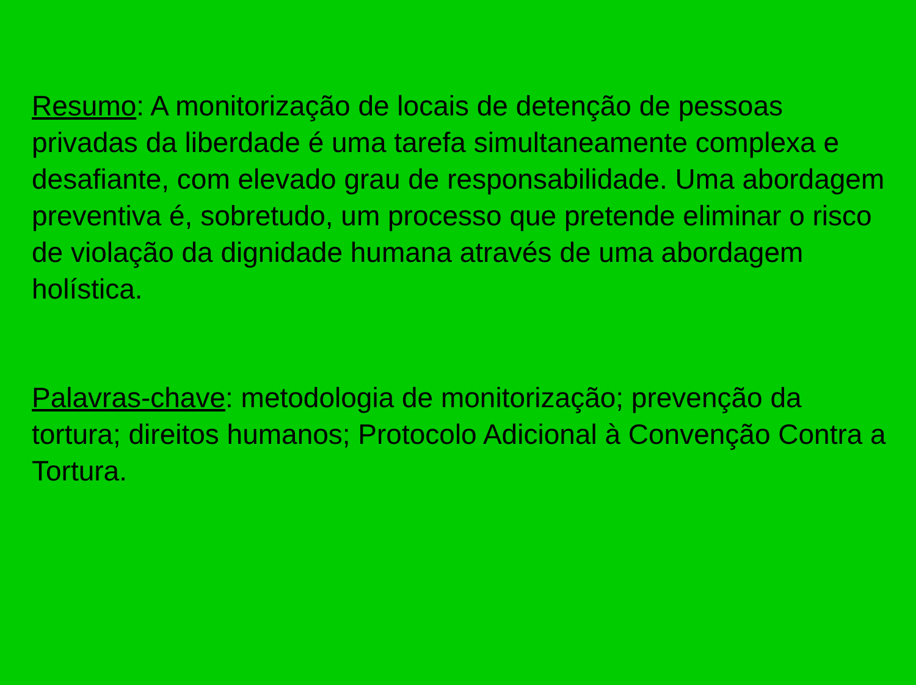Resumo: A monitorização de locais de detenção de pessoas privadas da liberdade é uma tarefa simultaneamente complexa e desafiante, com elevado grau de responsabilidade. Uma abordagem preventiva é, sobretudo, um processo que pretende eliminar o risco de violação da dignidade humana através de uma abordagem holística.
Palavras-chave: metodologia de monitorização; prevenção da tortura; direitos humanos; Protocolo Adicional à Convenção Contra a Tortura.